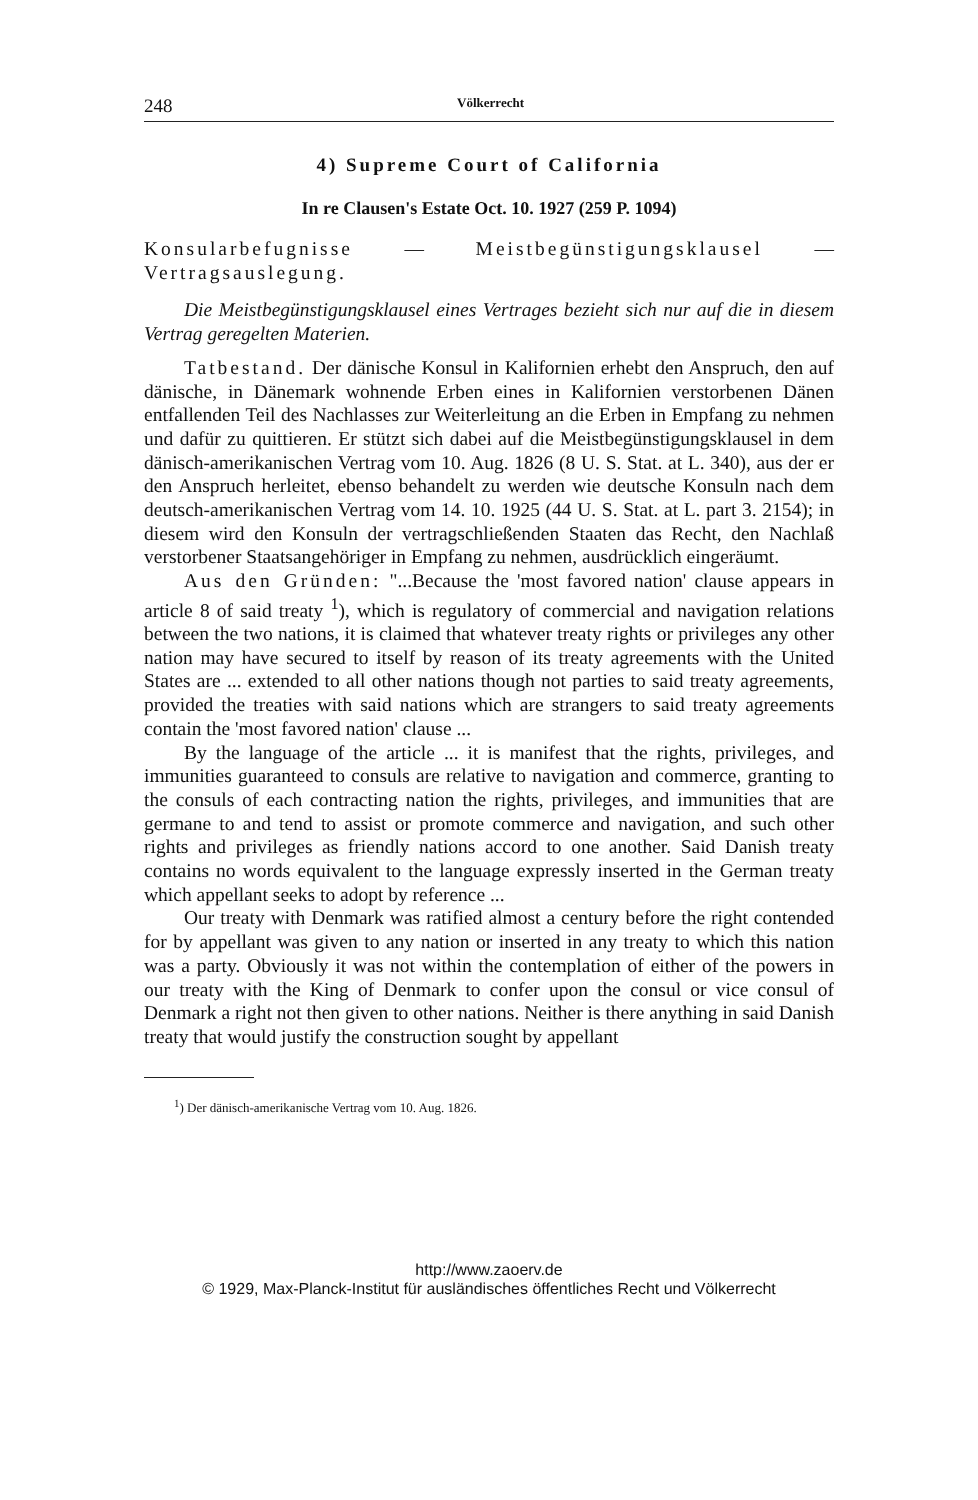248 Völkerrecht
4) Supreme Court of California
In re Clausen's Estate Oct. 10. 1927 (259 P. 1094)
Konsularbefugnisse — Meistbegünstigungsklausel — Vertragsauslegung.
Die Meistbegünstigungsklausel eines Vertrages bezieht sich nur auf die in diesem Vertrag geregelten Materien.
Tatbestand. Der dänische Konsul in Kalifornien erhebt den Anspruch, den auf dänische, in Dänemark wohnende Erben eines in Kalifornien verstorbenen Dänen entfallenden Teil des Nachlasses zur Weiterleitung an die Erben in Empfang zu nehmen und dafür zu quittieren. Er stützt sich dabei auf die Meistbegünstigungsklausel in dem dänisch-amerikanischen Vertrag vom 10. Aug. 1826 (8 U. S. Stat. at L. 340), aus der er den Anspruch herleitet, ebenso behandelt zu werden wie deutsche Konsuln nach dem deutsch-amerikanischen Vertrag vom 14. 10. 1925 (44 U. S. Stat. at L. part 3. 2154); in diesem wird den Konsuln der vertragschließenden Staaten das Recht, den Nachlaß verstorbener Staatsangehöriger in Empfang zu nehmen, ausdrücklich eingeräumt.
Aus den Gründen: "...Because the 'most favored nation' clause appears in article 8 of said treaty <sup>1</sup>), which is regulatory of commercial and navigation relations between the two nations, it is claimed that whatever treaty rights or privileges any other nation may have secured to itself by reason of its treaty agreements with the United States are ... extended to all other nations though not parties to said treaty agreements, provided the treaties with said nations which are strangers to said treaty agreements contain the 'most favored nation' clause ...
By the language of the article ... it is manifest that the rights, privileges, and immunities guaranteed to consuls are relative to navigation and commerce, granting to the consuls of each contracting nation the rights, privileges, and immunities that are germane to and tend to assist or promote commerce and navigation, and such other rights and privileges as friendly nations accord to one another. Said Danish treaty contains no words equivalent to the language expressly inserted in the German treaty which appellant seeks to adopt by reference ...
Our treaty with Denmark was ratified almost a century before the right contended for by appellant was given to any nation or inserted in any treaty to which this nation was a party. Obviously it was not within the contemplation of either of the powers in our treaty with the King of Denmark to confer upon the consul or vice consul of Denmark a right not then given to other nations. Neither is there anything in said Danish treaty that would justify the construction sought by appellant
<sup>1</sup>) Der dänisch-amerikanische Vertrag vom 10. Aug. 1826.
http://www.zaoerv.de
© 1929, Max-Planck-Institut für ausländisches öffentliches Recht und Völkerrecht